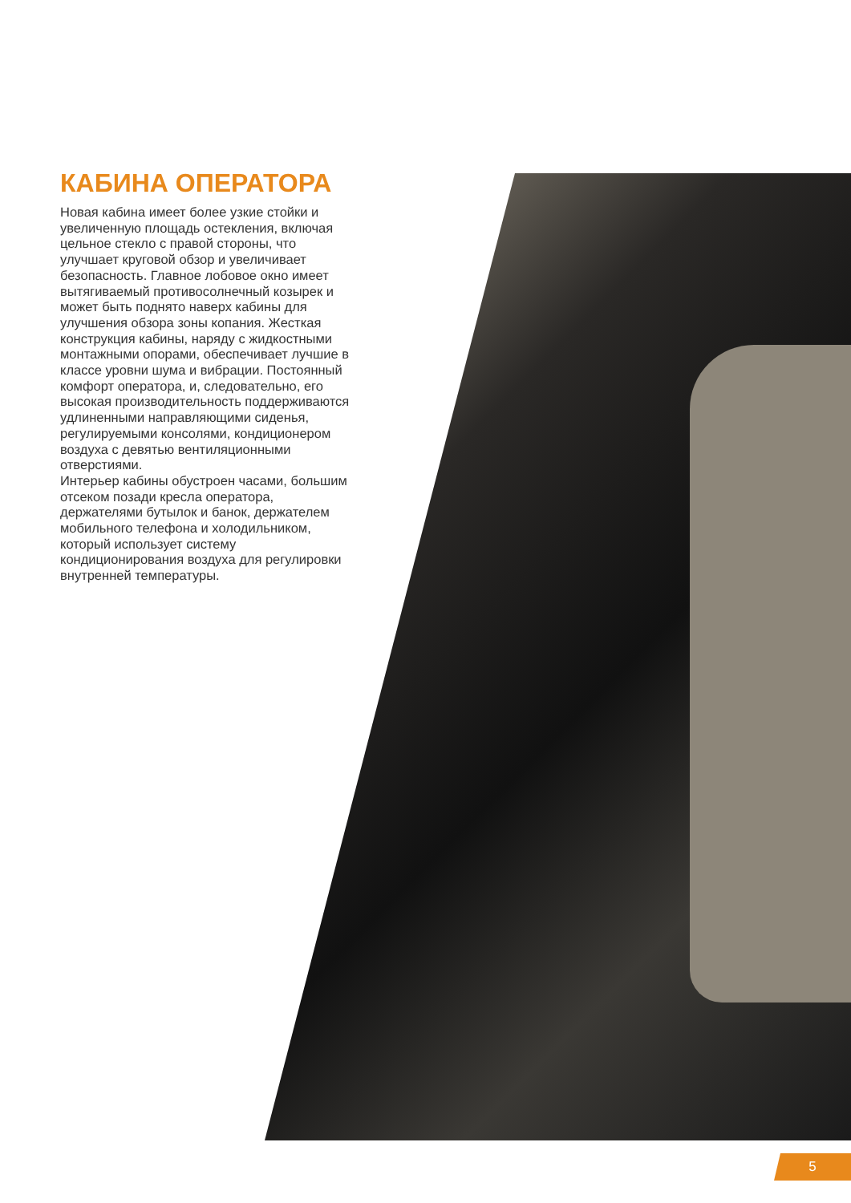КАБИНА ОПЕРАТОРА
Новая кабина имеет более узкие стойки и увеличенную площадь остекления, включая цельное стекло с правой стороны, что улучшает круговой обзор и увеличивает безопасность. Главное лобовое окно имеет вытягиваемый противосолнечный козырек и может быть поднято наверх кабины для улучшения обзора зоны копания. Жесткая конструкция кабины, наряду с жидкостными монтажными опорами, обеспечивает лучшие в классе уровни шума и вибрации. Постоянный комфорт оператора, и, следовательно, его высокая производительность поддерживаются удлиненными направляющими сиденья, регулируемыми консолями, кондиционером воздуха с девятью вентиляционными отверстиями.
Интерьер кабины обустроен часами, большим отсеком позади кресла оператора, держателями бутылок и банок, держателем мобильного телефона и холодильником, который использует систему кондиционирования воздуха для регулировки внутренней температуры.
5